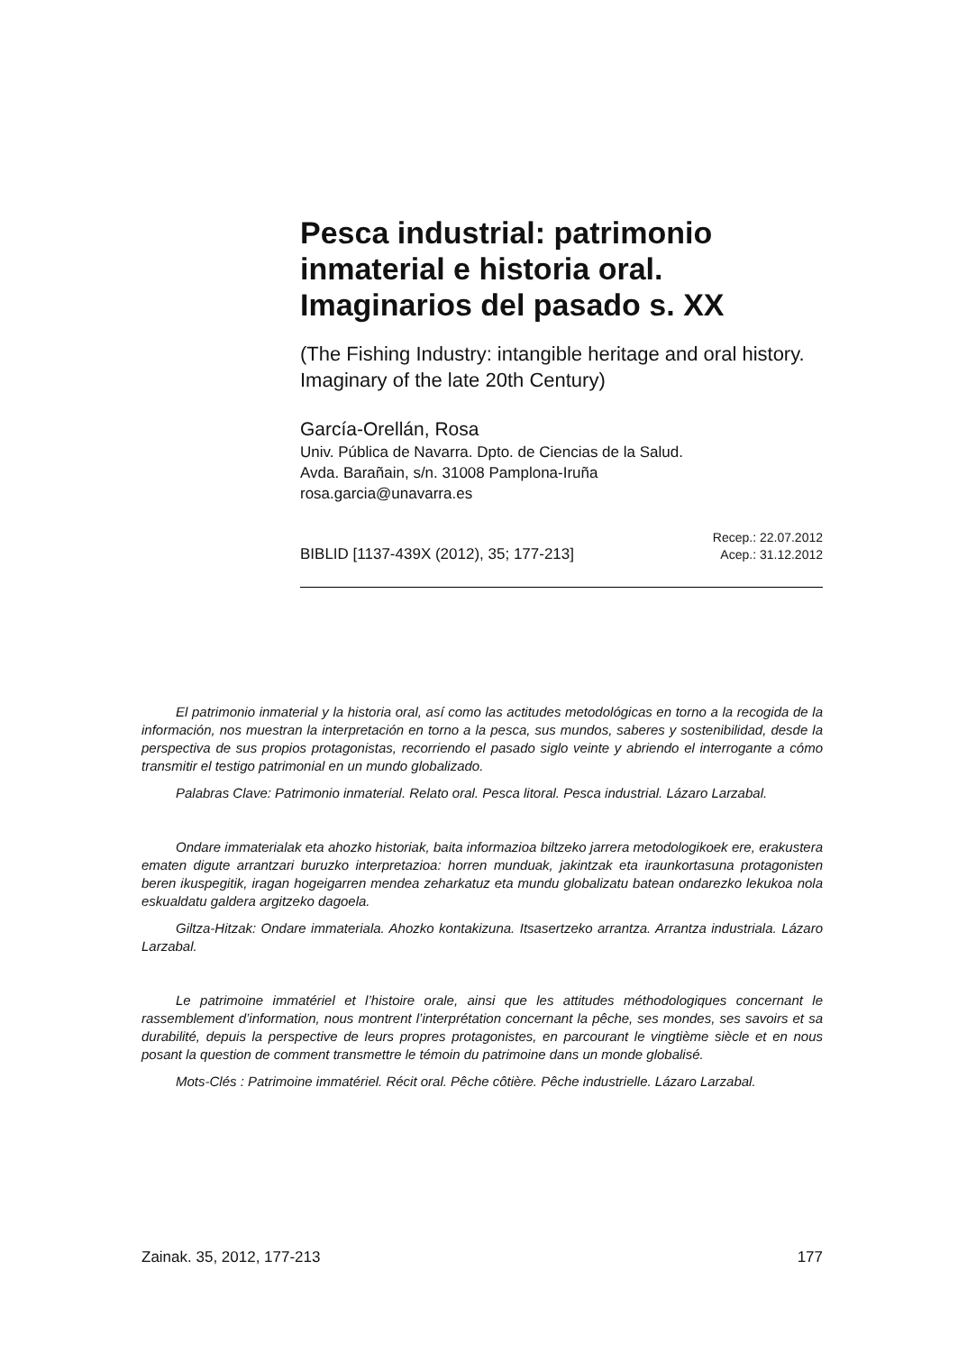Pesca industrial: patrimonio inmaterial e historia oral. Imaginarios del pasado s. XX
(The Fishing Industry: intangible heritage and oral history. Imaginary of the late 20th Century)
García-Orellán, Rosa
Univ. Pública de Navarra. Dpto. de Ciencias de la Salud.
Avda. Barañain, s/n. 31008 Pamplona-Iruña
rosa.garcia@unavarra.es
BIBLID [1137-439X (2012), 35; 177-213] Recep.: 22.07.2012
Acep.: 31.12.2012
El patrimonio inmaterial y la historia oral, así como las actitudes metodológicas en torno a la recogida de la información, nos muestran la interpretación en torno a la pesca, sus mundos, saberes y sostenibilidad, desde la perspectiva de sus propios protagonistas, recorriendo el pasado siglo veinte y abriendo el interrogante a cómo transmitir el testigo patrimonial en un mundo globalizado.
Palabras Clave: Patrimonio inmaterial. Relato oral. Pesca litoral. Pesca industrial. Lázaro Larzabal.
Ondare immaterialak eta ahozko historiak, baita informazioa biltzeko jarrera metodologikoek ere, erakustera ematen digute arrantzari buruzko interpretazioa: horren munduak, jakintzak eta iraunkortasuna protagonisten beren ikuspegitik, iragan hogeigarren mendea zeharkatuz eta mundu globalizatu batean ondarezko lekukoa nola eskualdatu galdera argitzeko dagoela.
Giltza-Hitzak: Ondare immateriala. Ahozko kontakizuna. Itsasertzeko arrantza. Arrantza industriala. Lázaro Larzabal.
Le patrimoine immatériel et l’histoire orale, ainsi que les attitudes méthodologiques concernant le rassemblement d’information, nous montrent l’interprétation concernant la pêche, ses mondes, ses savoirs et sa durabilité, depuis la perspective de leurs propres protagonistes, en parcourant le vingtième siècle et en nous posant la question de comment transmettre le témoin du patrimoine dans un monde globalisé.
Mots-Clés : Patrimoine immatériel. Récit oral. Pêche côtière. Pêche industrielle. Lázaro Larzabal.
Zainak. 35, 2012, 177-213 177